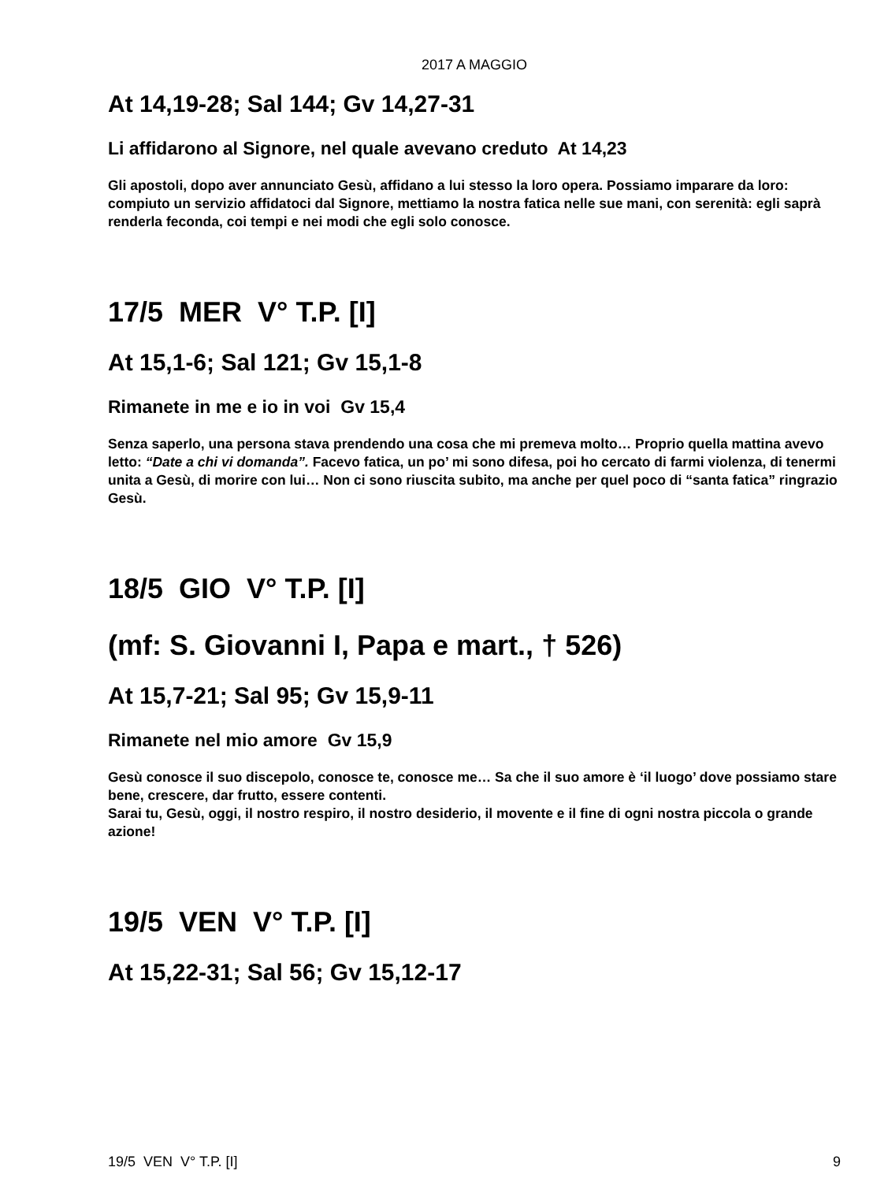2017 A MAGGIO
At 14,19-28; Sal 144; Gv 14,27-31
Li affidarono al Signore, nel quale avevano creduto At 14,23
Gli apostoli, dopo aver annunciato Gesù, affidano a lui stesso la loro opera. Possiamo imparare da loro: compiuto un servizio affidatoci dal Signore, mettiamo la nostra fatica nelle sue mani, con serenità: egli saprà renderla feconda, coi tempi e nei modi che egli solo conosce.
17/5 MER V° T.P. [I]
At 15,1-6; Sal 121; Gv 15,1-8
Rimanete in me e io in voi Gv 15,4
Senza saperlo, una persona stava prendendo una cosa che mi premeva molto… Proprio quella mattina avevo letto: “Date a chi vi domanda”. Facevo fatica, un po’ mi sono difesa, poi ho cercato di farmi violenza, di tenermi unita a Gesù, di morire con lui… Non ci sono riuscita subito, ma anche per quel poco di “santa fatica” ringrazio Gesù.
18/5 GIO V° T.P. [I]
(mf: S. Giovanni I, Papa e mart., † 526)
At 15,7-21; Sal 95; Gv 15,9-11
Rimanete nel mio amore Gv 15,9
Gesù conosce il suo discepolo, conosce te, conosce me… Sa che il suo amore è ‘il luogo’ dove possiamo stare bene, crescere, dar frutto, essere contenti.
Sarai tu, Gesù, oggi, il nostro respiro, il nostro desiderio, il movente e il fine di ogni nostra piccola o grande azione!
19/5 VEN V° T.P. [I]
At 15,22-31; Sal 56; Gv 15,12-17
19/5 VEN V° T.P. [I] 9